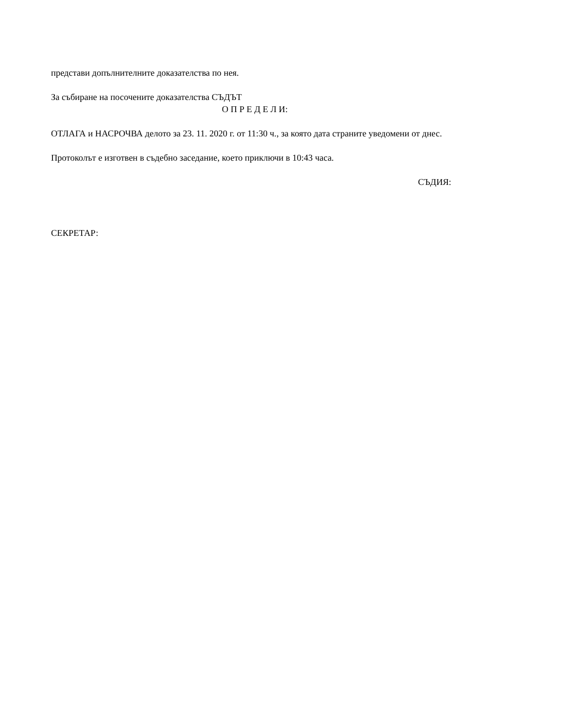представи допълнителните доказателства по нея.
За събиране на посочените доказателства СЪДЪТ
О П Р Е Д Е Л И:
ОТЛАГА и НАСРОЧВА делото за 23. 11. 2020 г. от 11:30 ч., за която дата страните уведомени от днес.
Протоколът е изготвен в съдебно заседание, което приключи в 10:43 часа.
СЪДИЯ:
СЕКРЕТАР: